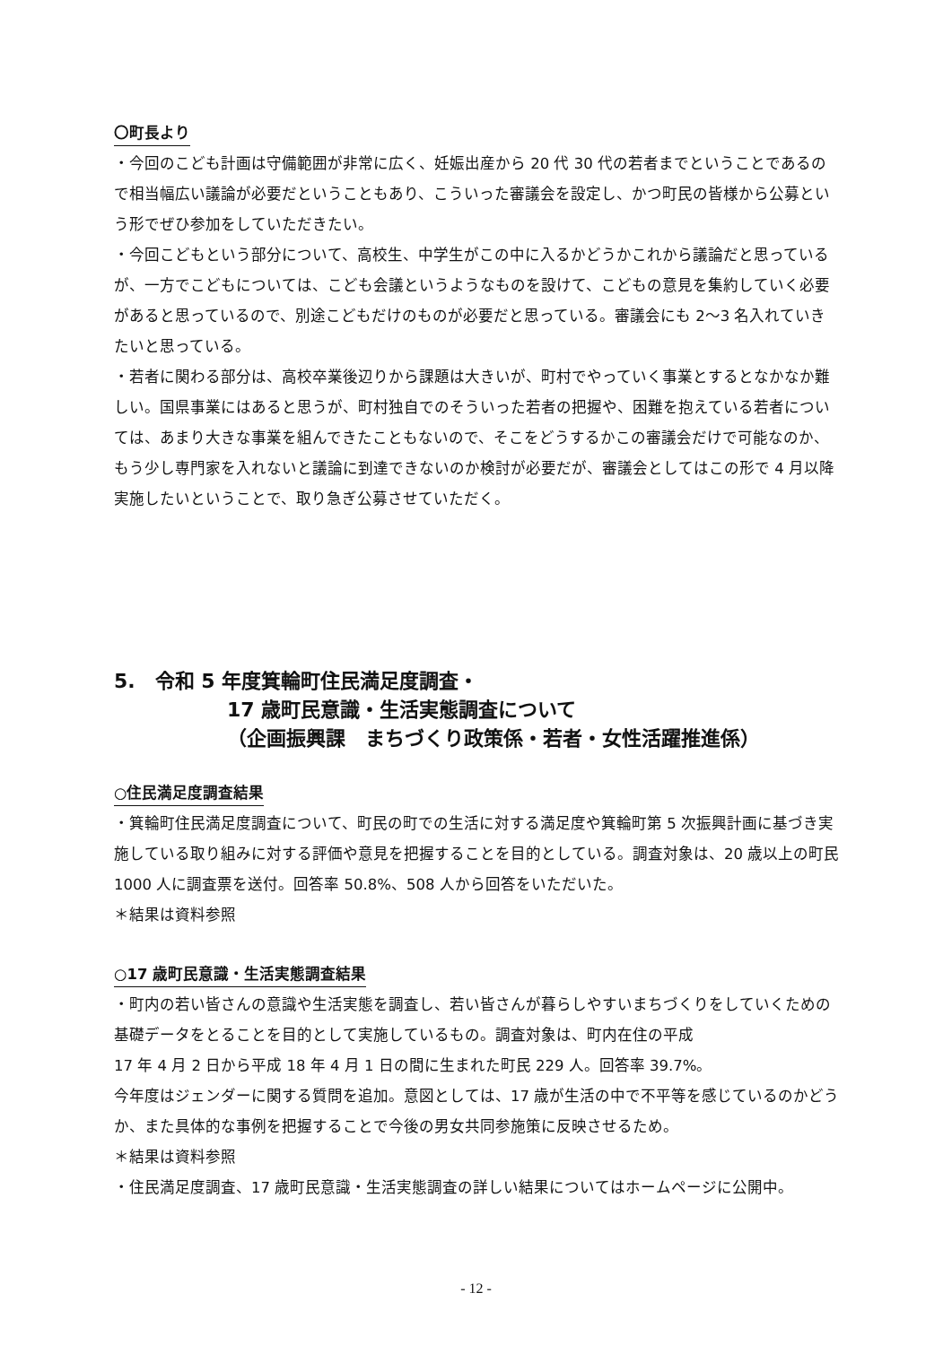〇町長より
・今回のこども計画は守備範囲が非常に広く、妊娠出産から 20 代 30 代の若者までということであるので相当幅広い議論が必要だということもあり、こういった審議会を設定し、かつ町民の皆様から公募という形でぜひ参加をしていただきたい。
・今回こどもという部分について、高校生、中学生がこの中に入るかどうかこれから議論だと思っているが、一方でこどもについては、こども会議というようなものを設けて、こどもの意見を集約していく必要があると思っているので、別途こどもだけのものが必要だと思っている。審議会にも 2～3 名入れていきたいと思っている。
・若者に関わる部分は、高校卒業後辺りから課題は大きいが、町村でやっていく事業とするとなかなか難しい。国県事業にはあると思うが、町村独自でのそういった若者の把握や、困難を抱えている若者については、あまり大きな事業を組んできたこともないので、そこをどうするかこの審議会だけで可能なのか、もう少し専門家を入れないと議論に到達できないのか検討が必要だが、審議会としてはこの形で 4 月以降実施したいということで、取り急ぎ公募させていただく。
5.　令和 5 年度箕輪町住民満足度調査・
17 歳町民意識・生活実態調査について
（企画振興課　まちづくり政策係・若者・女性活躍推進係）
○住民満足度調査結果
・箕輪町住民満足度調査について、町民の町での生活に対する満足度や箕輪町第 5 次振興計画に基づき実施している取り組みに対する評価や意見を把握することを目的としている。調査対象は、20 歳以上の町民 1000 人に調査票を送付。回答率 50.8%、508 人から回答をいただいた。
＊結果は資料参照
○17 歳町民意識・生活実態調査結果
・町内の若い皆さんの意識や生活実態を調査し、若い皆さんが暮らしやすいまちづくりをしていくための基礎データをとることを目的として実施しているもの。調査対象は、町内在住の平成
17 年 4 月 2 日から平成 18 年 4 月 1 日の間に生まれた町民 229 人。回答率 39.7%。
今年度はジェンダーに関する質問を追加。意図としては、17 歳が生活の中で不平等を感じているのかどうか、また具体的な事例を把握することで今後の男女共同参施策に反映させるため。
＊結果は資料参照
・住民満足度調査、17 歳町民意識・生活実態調査の詳しい結果についてはホームページに公開中。
- 12 -